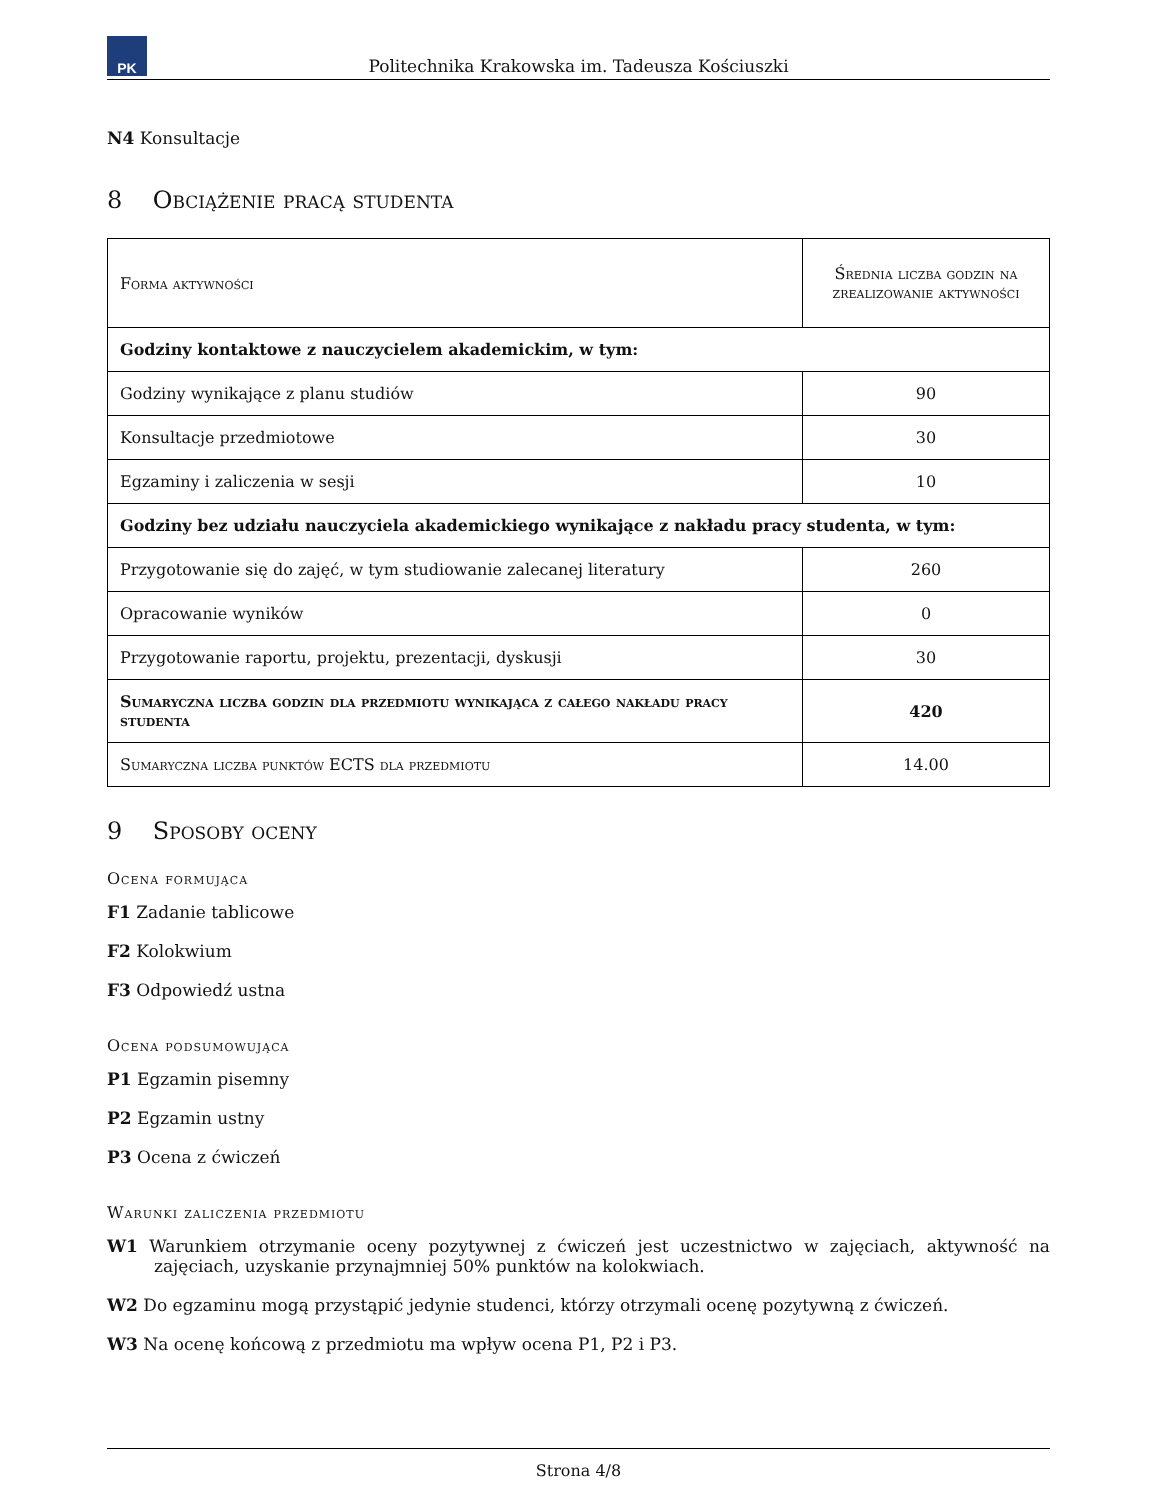PK
Politechnika Krakowska im. Tadeusza Kościuszki
N4 Konsultacje
8 Obciążenie pracą studenta
| Forma aktywności | Średnia liczba godzin na zrealizowanie aktywności |
| --- | --- |
| Godziny kontaktowe z nauczycielem akademickim, w tym: | |
| Godziny wynikające z planu studiów | 90 |
| Konsultacje przedmiotowe | 30 |
| Egzaminy i zaliczenia w sesji | 10 |
| Godziny bez udziału nauczyciela akademickiego wynikające z nakładu pracy studenta, w tym: | |
| Przygotowanie się do zajęć, w tym studiowanie zalecanej literatury | 260 |
| Opracowanie wyników | 0 |
| Przygotowanie raportu, projektu, prezentacji, dyskusji | 30 |
| Sumaryczna liczba godzin dla przedmiotu wynikająca z całego nakładu pracy studenta | 420 |
| Sumaryczna liczba punktów ECTS dla przedmiotu | 14.00 |
9 Sposoby oceny
Ocena formująca
F1 Zadanie tablicowe
F2 Kolokwium
F3 Odpowiedź ustna
Ocena podsumowująca
P1 Egzamin pisemny
P2 Egzamin ustny
P3 Ocena z ćwiczeń
Warunki zaliczenia przedmiotu
W1 Warunkiem otrzymanie oceny pozytywnej z ćwiczeń jest uczestnictwo w zajęciach, aktywność na zajęciach, uzyskanie przynajmniej 50% punktów na kolokwiach.
W2 Do egzaminu mogą przystąpić jedynie studenci, którzy otrzymali ocenę pozytywną z ćwiczeń.
W3 Na ocenę końcową z przedmiotu ma wpływ ocena P1, P2 i P3.
Strona 4/8